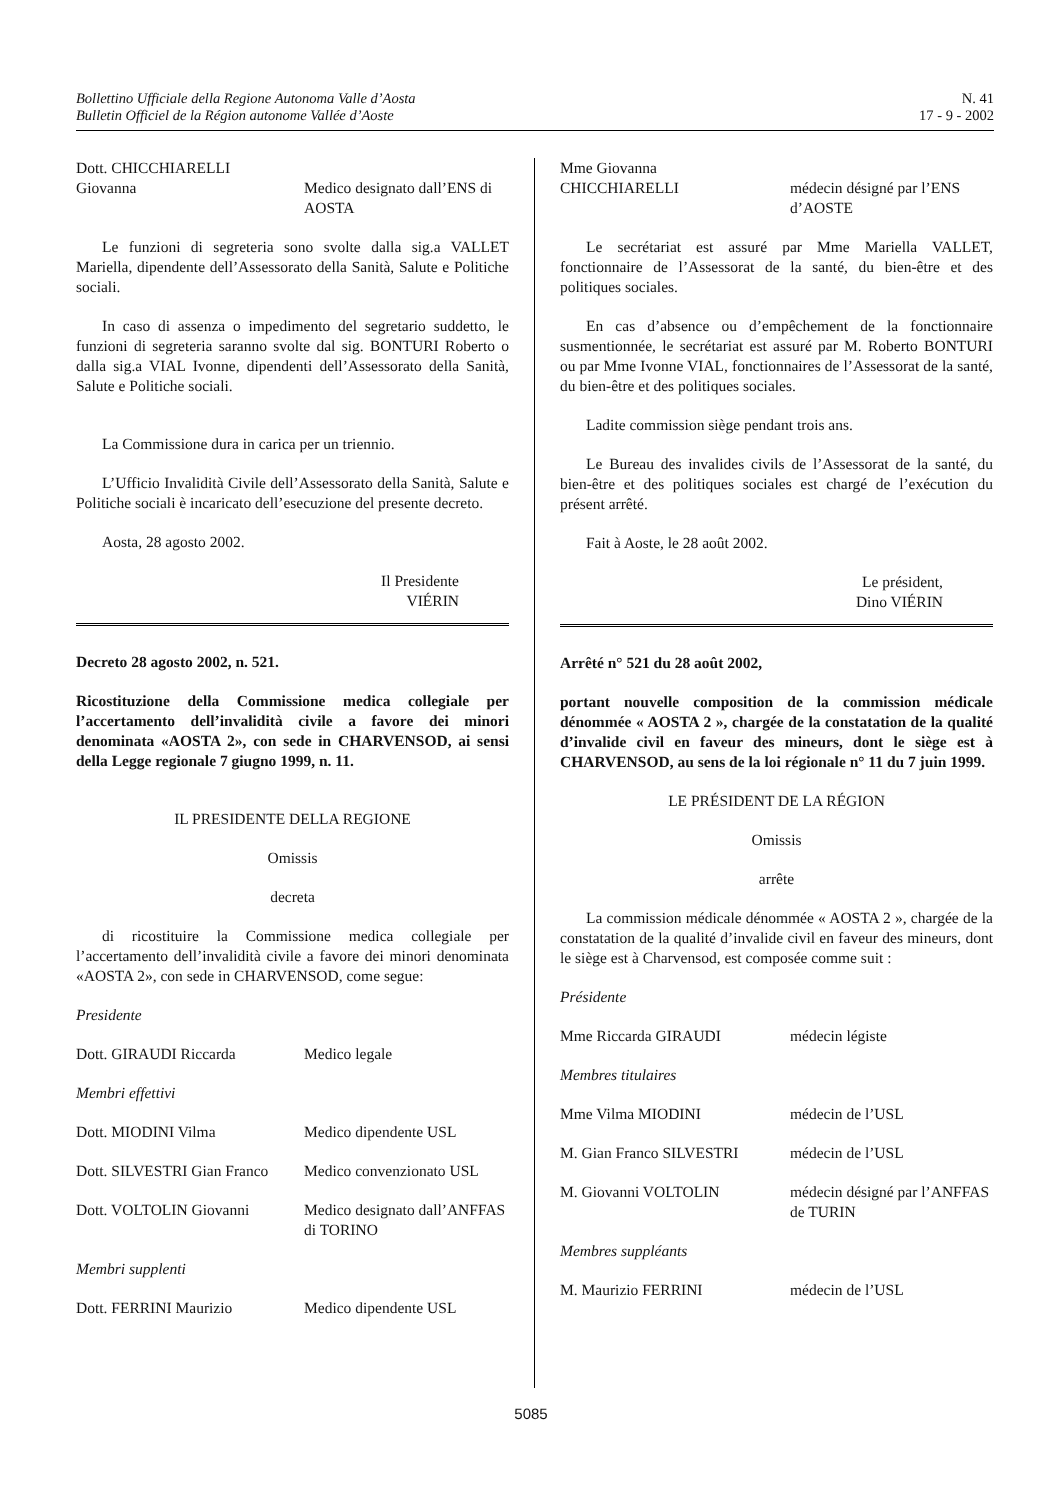Bollettino Ufficiale della Regione Autonoma Valle d’Aosta
Bulletin Officiel de la Région autonome Vallée d’Aoste
N. 41
17 - 9 - 2002
Dott. CHICCHIARELLI
Giovanna
Medico designato dall’ENS di AOSTA
Le funzioni di segreteria sono svolte dalla sig.a VALLET Mariella, dipendente dell’Assessorato della Sanità, Salute e Politiche sociali.
In caso di assenza o impedimento del segretario suddetto, le funzioni di segreteria saranno svolte dal sig. BONTURI Roberto o dalla sig.a VIAL Ivonne, dipendenti dell’Assessorato della Sanità, Salute e Politiche sociali.
La Commissione dura in carica per un triennio.
L’Ufficio Invalidità Civile dell’Assessorato della Sanità, Salute e Politiche sociali è incaricato dell’esecuzione del presente decreto.
Aosta, 28 agosto 2002.
Il Presidente
VIÉRIN
Decreto 28 agosto 2002, n. 521.
Ricostituzione della Commissione medica collegiale per l’accertamento dell’invalidità civile a favore dei minori denominata «AOSTA 2», con sede in CHARVENSOD, ai sensi della Legge regionale 7 giugno 1999, n. 11.
IL PRESIDENTE DELLA REGIONE
Omissis
decreta
di ricostituire la Commissione medica collegiale per l’accertamento dell’invalidità civile a favore dei minori denominata «AOSTA 2», con sede in CHARVENSOD, come segue:
Presidente
Dott. GIRAUDI Riccarda Medico legale
Membri effettivi
Dott. MIODINI Vilma Medico dipendente USL
Dott. SILVESTRI Gian Franco
Medico convenzionato USL
Dott. VOLTOLIN Giovanni Medico designato dall’ANFFAS di TORINO
Membri supplenti
Dott. FERRINI Maurizio Medico dipendente USL
Mme Giovanna
CHICCHIARELLI
médecin désigné par l’ENS d’AOSTE
Le secrétariat est assuré par Mme Mariella VALLET, fonctionnaire de l’Assessorat de la santé, du bien-être et des politiques sociales.
En cas d’absence ou d’empêchement de la fonctionnaire susmentionnée, le secrétariat est assuré par M. Roberto BONTURI ou par Mme Ivonne VIAL, fonctionnaires de l’Assessorat de la santé, du bien-être et des politiques sociales.
Ladite commission siège pendant trois ans.
Le Bureau des invalides civils de l’Assessorat de la santé, du bien-être et des politiques sociales est chargé de l’exécution du présent arrêté.
Fait à Aoste, le 28 août 2002.
Le président,
Dino VIÉRIN
Arrêté n° 521 du 28 août 2002,
portant nouvelle composition de la commission médicale dénommée « AOSTA 2 », chargée de la constatation de la qualité d’invalide civil en faveur des mineurs, dont le siège est à CHARVENSOD, au sens de la loi régionale n° 11 du 7 juin 1999.
LE PRÉSIDENT DE LA RÉGION
Omissis
arrête
La commission médicale dénommée « AOSTA 2 », chargée de la constatation de la qualité d’invalide civil en faveur des mineurs, dont le siège est à Charvensod, est composée comme suit :
Présidente
Mme Riccarda GIRAUDI médecin légiste
Membres titulaires
Mme Vilma MIODINI médecin de l’USL
M. Gian Franco SILVESTRI médecin de l’USL
M. Giovanni VOLTOLIN médecin désigné par l’ANFFAS de TURIN
Membres suppléants
M. Maurizio FERRINI médecin de l’USL
5085